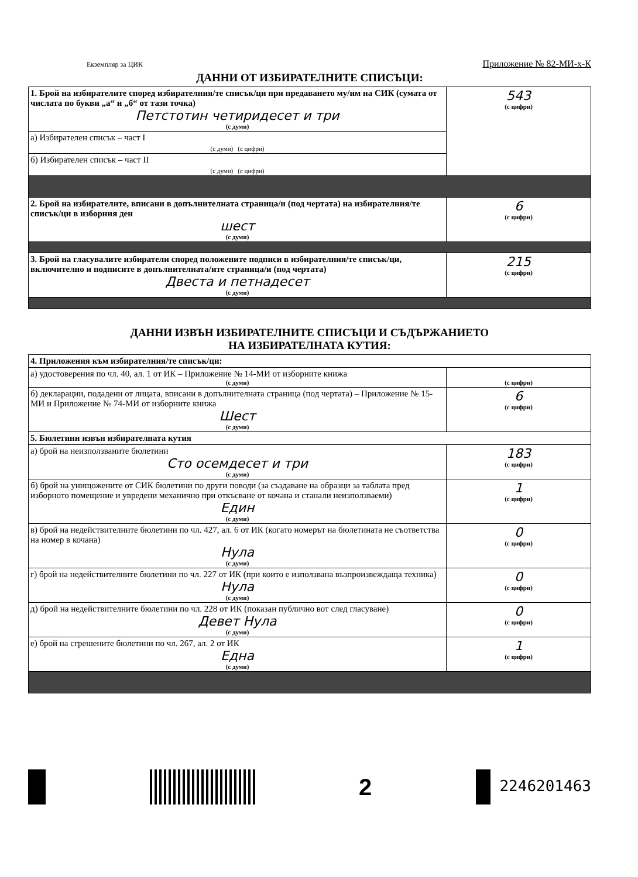Екземпляр за ЦИК Приложение № 82-МИ-х-К
ДАННИ ОТ ИЗБИРАТЕЛНИТЕ СПИСЪЦИ:
| 1. Брой на избирателите според избирателния/те списък/ци при предаването му/им на СИК (сумата от числата по букви „а“ и „б“ от тази точка) Петстотин четиридесет и три (с думи) | 543 (с цифри) |
| а) Избирателен списък – част I (с думи) (с цифри) | |
| б) Избирателен списък – част II (с думи) (с цифри) | |
| 2. Брой на избирателите, вписани в допълнителната страница/и (под чертата) на избирателния/те списък/ци в изборния ден шест (с думи) | 6 (с цифри) |
| 3. Брой на гласувалите избиратели според положените подписи в избирателния/те списък/ци, включително и подписите в допълнителната/ите страница/и (под чертата) Двеста и петнадесет (с думи) | 215 (с цифри) |
ДАННИ ИЗВЪН ИЗБИРАТЕЛНИТЕ СПИСЪЦИ И СЪДЪРЖАНИЕТО
НА ИЗБИРАТЕЛНАТА КУТИЯ:
| 4. Приложения към избирателния/те списък/ци: | |
| а) удостоверения по чл. 40, ал. 1 от ИК – Приложение № 14-МИ от изборните книжа (с думи) | (с цифри) |
| б) декларации, подадени от лицата, вписани в допълнителната страница (под чертата) – Приложение № 15-МИ и Приложение № 74-МИ от изборните книжа Шест (с думи) | 6 (с цифри) |
| 5. Бюлетини извън избирателната кутия | |
| а) брой на неизползваните бюлетини Сто осемдесет и три (с думи) | 183 (с цифри) |
| б) брой на унищожените от СИК бюлетини по други поводи (за създаване на образци за таблата пред изборното помещение и увредени механично при откъсване от кочана и станали неизползваеми) Един (с думи) | 1 (с цифри) |
| в) брой на недействителните бюлетини по чл. 427, ал. 6 от ИК (когато номерът на бюлетината не съответства на номер в кочана) Нула (с думи) | 0 (с цифри) |
| г) брой на недействителните бюлетини по чл. 227 от ИК (при които е използвана възпроизвеждаща техника) Нула (с думи) | 0 (с цифри) |
| д) брой на недействителните бюлетини по чл. 228 от ИК (показан публично вот след гласуване) Девет Нула (с думи) | 0 (с цифри) |
| е) брой на сгрешените бюлетини по чл. 267, ал. 2 от ИК Една (с думи) | 1 (с цифри) |
2 2246201463